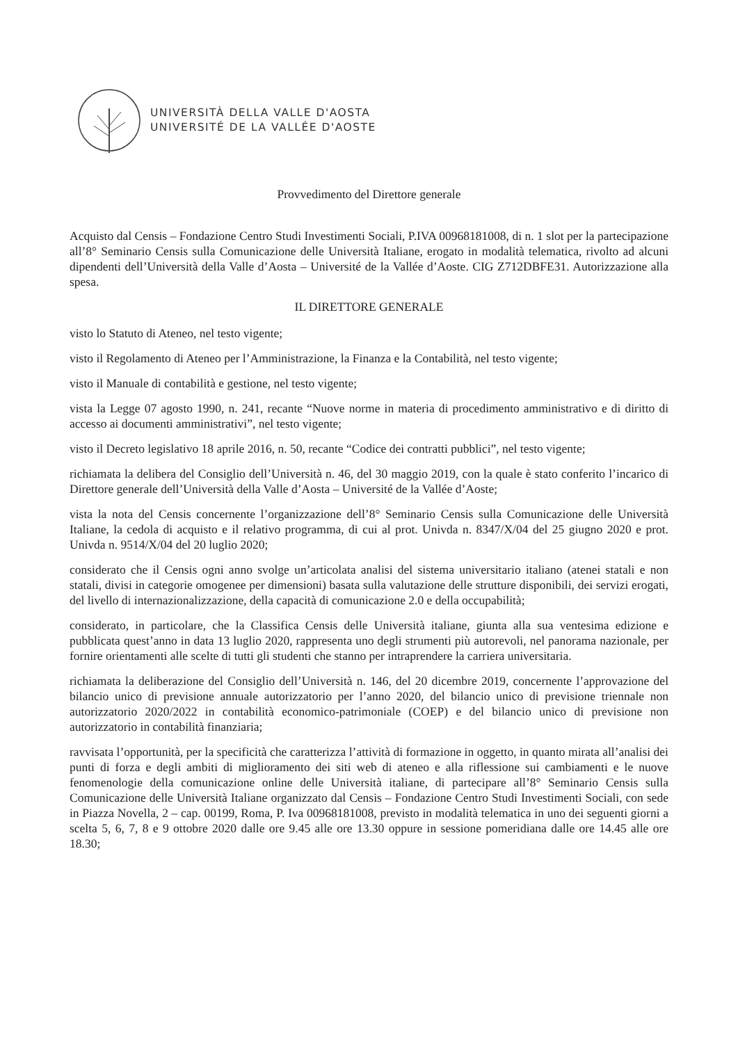UNIVERSITÀ DELLA VALLE D'AOSTA
UNIVERSITÉ DE LA VALLÉE D'AOSTE
Provvedimento del Direttore generale
Acquisto dal Censis – Fondazione Centro Studi Investimenti Sociali, P.IVA 00968181008, di n. 1 slot per la partecipazione all’8° Seminario Censis sulla Comunicazione delle Università Italiane, erogato in modalità telematica, rivolto ad alcuni dipendenti dell’Università della Valle d’Aosta – Université de la Vallée d’Aoste. CIG Z712DBFE31. Autorizzazione alla spesa.
IL DIRETTORE GENERALE
visto lo Statuto di Ateneo, nel testo vigente;
visto il Regolamento di Ateneo per l’Amministrazione, la Finanza e la Contabilità, nel testo vigente;
visto il Manuale di contabilità e gestione, nel testo vigente;
vista la Legge 07 agosto 1990, n. 241, recante “Nuove norme in materia di procedimento amministrativo e di diritto di accesso ai documenti amministrativi”, nel testo vigente;
visto il Decreto legislativo 18 aprile 2016, n. 50, recante “Codice dei contratti pubblici”, nel testo vigente;
richiamata la delibera del Consiglio dell’Università n. 46, del 30 maggio 2019, con la quale è stato conferito l’incarico di Direttore generale dell’Università della Valle d’Aosta – Université de la Vallée d’Aoste;
vista la nota del Censis concernente l’organizzazione dell’8° Seminario Censis sulla Comunicazione delle Università Italiane, la cedola di acquisto e il relativo programma, di cui al prot. Univda n. 8347/X/04 del 25 giugno 2020 e prot. Univda n. 9514/X/04 del 20 luglio 2020;
considerato che il Censis ogni anno svolge un’articolata analisi del sistema universitario italiano (atenei statali e non statali, divisi in categorie omogenee per dimensioni) basata sulla valutazione delle strutture disponibili, dei servizi erogati, del livello di internazionalizzazione, della capacità di comunicazione 2.0 e della occupabilità;
considerato, in particolare, che la Classifica Censis delle Università italiane, giunta alla sua ventesima edizione e pubblicata quest’anno in data 13 luglio 2020, rappresenta uno degli strumenti più autorevoli, nel panorama nazionale, per fornire orientamenti alle scelte di tutti gli studenti che stanno per intraprendere la carriera universitaria.
richiamata la deliberazione del Consiglio dell’Università n. 146, del 20 dicembre 2019, concernente l’approvazione del bilancio unico di previsione annuale autorizzatorio per l’anno 2020, del bilancio unico di previsione triennale non autorizzatorio 2020/2022 in contabilità economico-patrimoniale (COEP) e del bilancio unico di previsione non autorizzatorio in contabilità finanziaria;
ravvisata l’opportunità, per la specificità che caratterizza l’attività di formazione in oggetto, in quanto mirata all’analisi dei punti di forza e degli ambiti di miglioramento dei siti web di ateneo e alla riflessione sui cambiamenti e le nuove fenomenologie della comunicazione online delle Università italiane, di partecipare all’8° Seminario Censis sulla Comunicazione delle Università Italiane organizzato dal Censis – Fondazione Centro Studi Investimenti Sociali, con sede in Piazza Novella, 2 – cap. 00199, Roma, P. Iva 00968181008, previsto in modalità telematica in uno dei seguenti giorni a scelta 5, 6, 7, 8 e 9 ottobre 2020 dalle ore 9.45 alle ore 13.30 oppure in sessione pomeridiana dalle ore 14.45 alle ore 18.30;